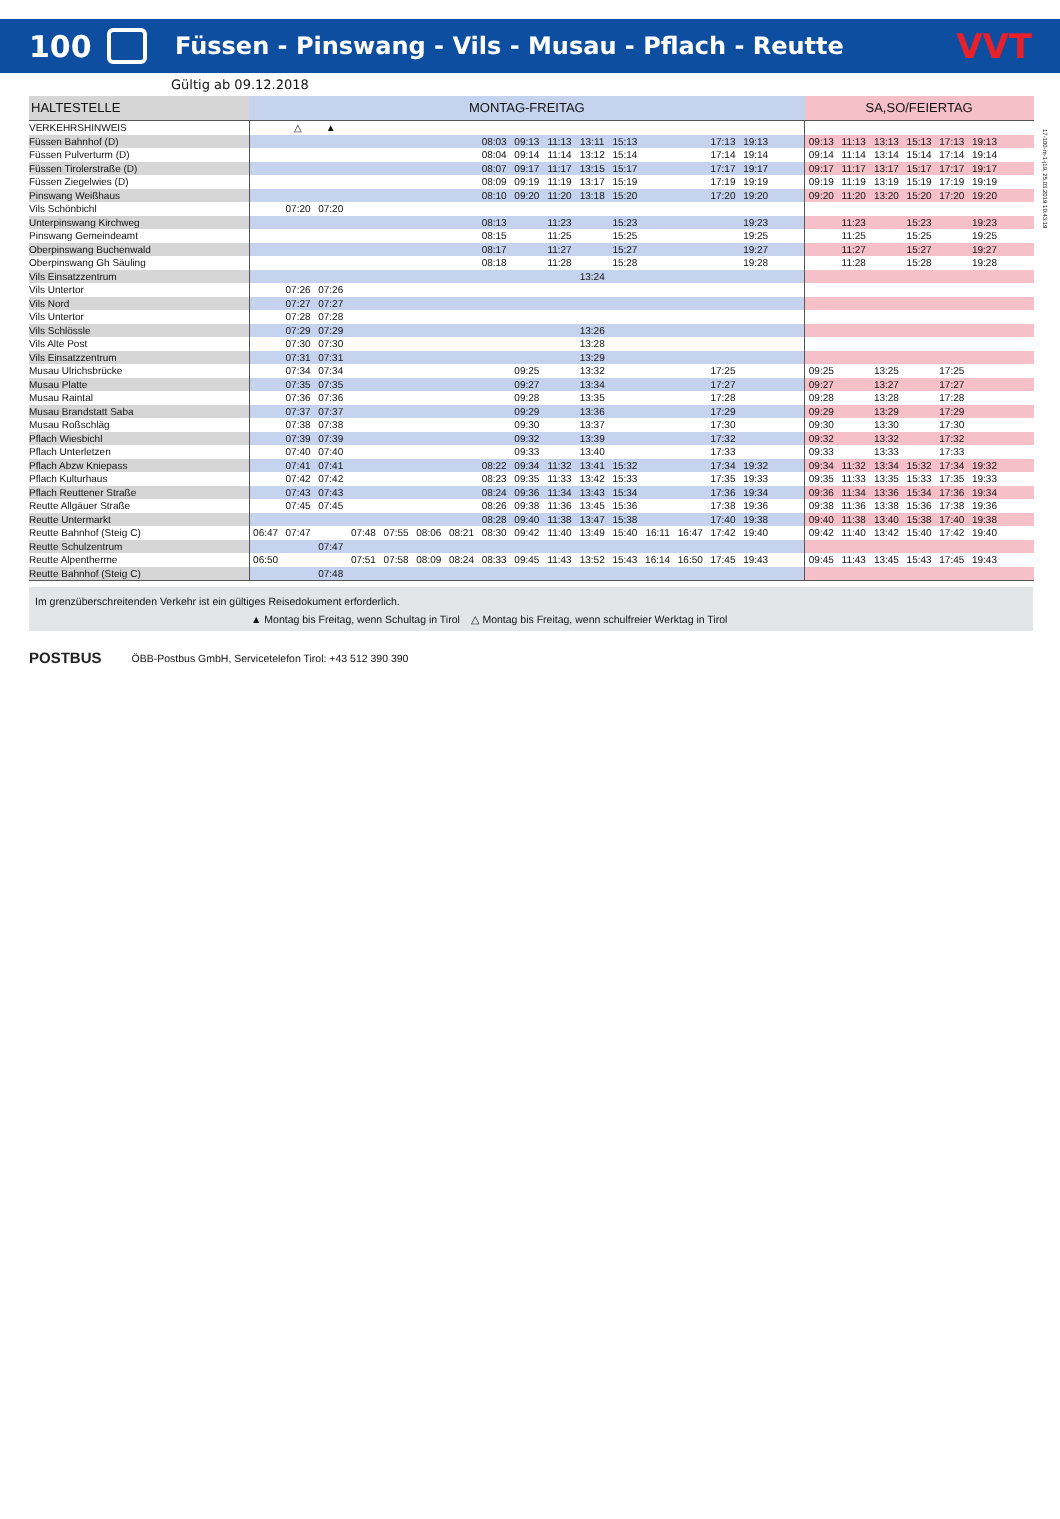100
Füssen - Pinswang - Vils - Musau - Pflach - Reutte
VVT
Gültig ab 09.12.2018
17-100-m-1-j19, 25.03.2019 10:43:19
| HALTESTELLE | MONTAG-FREITAG | | | | | | | | | | | | | | | | | SA,SO/FEIERTAG | | | | | | |
| --- | --- | --- | --- | --- | --- | --- | --- | --- | --- | --- | --- | --- | --- | --- | --- | --- | --- | --- | --- | --- | --- | --- | --- | --- |
| VERKEHRSHINWEIS | | △ | ▲ | | | | | | | | | | | | | | | | | | | | | |
| Füssen Bahnhof (D) | | | | | | | | 08:03 | 09:13 | 11:13 | 13:11 | 15:13 | | | 17:13 | 19:13 | | 09:13 | 11:13 | 13:13 | 15:13 | 17:13 | 19:13 | |
| Füssen Pulverturm (D) | | | | | | | | 08:04 | 09:14 | 11:14 | 13:12 | 15:14 | | | 17:14 | 19:14 | | 09:14 | 11:14 | 13:14 | 15:14 | 17:14 | 19:14 | |
| Füssen Tirolerstraße (D) | | | | | | | | 08:07 | 09:17 | 11:17 | 13:15 | 15:17 | | | 17:17 | 19:17 | | 09:17 | 11:17 | 13:17 | 15:17 | 17:17 | 19:17 | |
| Füssen Ziegelwies (D) | | | | | | | | 08:09 | 09:19 | 11:19 | 13:17 | 15:19 | | | 17:19 | 19:19 | | 09:19 | 11:19 | 13:19 | 15:19 | 17:19 | 19:19 | |
| Pinswang Weißhaus | | | | | | | | 08:10 | 09:20 | 11:20 | 13:18 | 15:20 | | | 17:20 | 19:20 | | 09:20 | 11:20 | 13:20 | 15:20 | 17:20 | 19:20 | |
| Vils Schönbichl | | 07:20 | 07:20 | | | | | | | | | | | | | | | | | | | | | |
| Unterpinswang Kirchweg | | | | | | | | 08:13 | | 11:23 | | 15:23 | | | | 19:23 | | | 11:23 | | 15:23 | | 19:23 | |
| Pinswang Gemeindeamt | | | | | | | | 08:15 | | 11:25 | | 15:25 | | | | 19:25 | | | 11:25 | | 15:25 | | 19:25 | |
| Oberpinswang Buchenwald | | | | | | | | 08:17 | | 11:27 | | 15:27 | | | | 19:27 | | | 11:27 | | 15:27 | | 19:27 | |
| Oberpinswang Gh Säuling | | | | | | | | 08:18 | | 11:28 | | 15:28 | | | | 19:28 | | | 11:28 | | 15:28 | | 19:28 | |
| Vils Einsatzzentrum | | | | | | | | | | | 13:24 | | | | | | | | | | | | | |
| Vils Untertor | | 07:26 | 07:26 | | | | | | | | | | | | | | | | | | | | | |
| Vils Nord | | 07:27 | 07:27 | | | | | | | | | | | | | | | | | | | | | |
| Vils Untertor | | 07:28 | 07:28 | | | | | | | | | | | | | | | | | | | | | |
| Vils Schlössle | | 07:29 | 07:29 | | | | | | | | 13:26 | | | | | | | | | | | | | |
| Vils Alte Post | | 07:30 | 07:30 | | | | | | | | 13:28 | | | | | | | | | | | | | |
| Vils Einsatzzentrum | | 07:31 | 07:31 | | | | | | | | 13:29 | | | | | | | | | | | | | |
| Musau Ulrichsbrücke | | 07:34 | 07:34 | | | | | | 09:25 | | 13:32 | | | | 17:25 | | | 09:25 | | 13:25 | | 17:25 | | |
| Musau Platte | | 07:35 | 07:35 | | | | | | 09:27 | | 13:34 | | | | 17:27 | | | 09:27 | | 13:27 | | 17:27 | | |
| Musau Raintal | | 07:36 | 07:36 | | | | | | 09:28 | | 13:35 | | | | 17:28 | | | 09:28 | | 13:28 | | 17:28 | | |
| Musau Brandstatt Saba | | 07:37 | 07:37 | | | | | | 09:29 | | 13:36 | | | | 17:29 | | | 09:29 | | 13:29 | | 17:29 | | |
| Musau Roßschläg | | 07:38 | 07:38 | | | | | | 09:30 | | 13:37 | | | | 17:30 | | | 09:30 | | 13:30 | | 17:30 | | |
| Pflach Wiesbichl | | 07:39 | 07:39 | | | | | | 09:32 | | 13:39 | | | | 17:32 | | | 09:32 | | 13:32 | | 17:32 | | |
| Pflach Unterletzen | | 07:40 | 07:40 | | | | | | 09:33 | | 13:40 | | | | 17:33 | | | 09:33 | | 13:33 | | 17:33 | | |
| Pflach Abzw Kniepass | | 07:41 | 07:41 | | | | | 08:22 | 09:34 | 11:32 | 13:41 | 15:32 | | | 17:34 | 19:32 | | 09:34 | 11:32 | 13:34 | 15:32 | 17:34 | 19:32 | |
| Pflach Kulturhaus | | 07:42 | 07:42 | | | | | 08:23 | 09:35 | 11:33 | 13:42 | 15:33 | | | 17:35 | 19:33 | | 09:35 | 11:33 | 13:35 | 15:33 | 17:35 | 19:33 | |
| Pflach Reuttener Straße | | 07:43 | 07:43 | | | | | 08:24 | 09:36 | 11:34 | 13:43 | 15:34 | | | 17:36 | 19:34 | | 09:36 | 11:34 | 13:36 | 15:34 | 17:36 | 19:34 | |
| Reutte Allgäuer Straße | | 07:45 | 07:45 | | | | | 08:26 | 09:38 | 11:36 | 13:45 | 15:36 | | | 17:38 | 19:36 | | 09:38 | 11:36 | 13:38 | 15:36 | 17:38 | 19:36 | |
| Reutte Untermarkt | | | | | | | | 08:28 | 09:40 | 11:38 | 13:47 | 15:38 | | | 17:40 | 19:38 | | 09:40 | 11:38 | 13:40 | 15:38 | 17:40 | 19:38 | |
| Reutte Bahnhof (Steig C) | 06:47 | 07:47 | | 07:48 | 07:55 | 08:06 | 08:21 | 08:30 | 09:42 | 11:40 | 13:49 | 15:40 | 16:11 | 16:47 | 17:42 | 19:40 | | 09:42 | 11:40 | 13:42 | 15:40 | 17:42 | 19:40 | |
| Reutte Schulzentrum | | | 07:47 | | | | | | | | | | | | | | | | | | | | | |
| Reutte Alpentherme | 06:50 | | | 07:51 | 07:58 | 08:09 | 08:24 | 08:33 | 09:45 | 11:43 | 13:52 | 15:43 | 16:14 | 16:50 | 17:45 | 19:43 | | 09:45 | 11:43 | 13:45 | 15:43 | 17:45 | 19:43 | |
| Reutte Bahnhof (Steig C) | | | 07:48 | | | | | | | | | | | | | | | | | | | | | |
Im grenzüberschreitenden Verkehr ist ein gültiges Reisedokument erforderlich.
▲ Montag bis Freitag, wenn Schultag in Tirol △ Montag bis Freitag, wenn schulfreier Werktag in Tirol
POSTBUS ÖBB-Postbus GmbH, Servicetelefon Tirol: +43 512 390 390